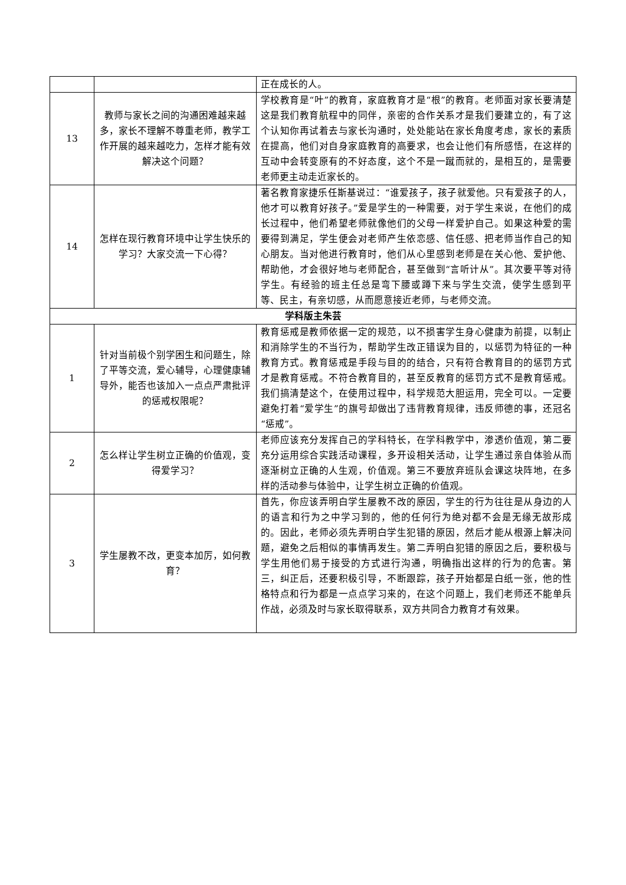| | | 正在成长的人。 |
| 13 | 教师与家长之间的沟通困难越来越多，家长不理解不尊重老师，教学工作开展的越来越吃力，怎样才能有效解决这个问题？ | 学校教育是“叶”的教育，家庭教育才是“根”的教育。老师面对家长要清楚这是我们教育航程中的同伴，亲密的合作关系才是我们要建立的，有了这个认知你再试着去与家长沟通时，处处能站在家长角度考虑，家长的素质在提高，他们对自身家庭教育的高要求，也会让他们有所感悟，在这样的互动中会转变原有的不好态度，这个不是一蹴而就的，是相互的，是需要老师更主动走近家长的。 |
| 14 | 怎样在现行教育环境中让学生快乐的学习？大家交流一下心得？ | 著名教育家捷乐任斯基说过：“谁爱孩子，孩子就爱他。只有爱孩子的人，他才可以教育好孩子。”爱是学生的一种需要，对于学生来说，在他们的成长过程中，他们希望老师就像他们的父母一样爱护自己。如果这种爱的需要得到满足，学生便会对老师产生依恋感、信任感、把老师当作自己的知心朋友。当对他进行教育时，他们从心里感到老师是在关心他、爱护他、帮助他，才会很好地与老师配合，甚至做到“言听计从”。其次要平等对待学生。有经验的班主任总是弯下腰或蹲下来与学生交流，使学生感到平等、民主，有亲切感，从而愿意接近老师，与老师交流。 |
| 学科版主朱芸 | | |
| 1 | 针对当前极个别学困生和问题生，除了平等交流，爱心辅导，心理健康辅导外，能否也该加入一点点严肃批评的惩戒权限呢？ | 教育惩戒是教师依据一定的规范，以不损害学生身心健康为前提，以制止和消除学生的不当行为，帮助学生改正错误为目的，以惩罚为特征的一种教育方式。教育惩戒是手段与目的的结合，只有符合教育目的的惩罚方式才是教育惩戒。不符合教育目的，甚至反教育的惩罚方式不是教育惩戒。我们搞清楚这个，在使用过程中，科学规范大胆运用，完全可以。一定要避免打着“爱学生”的旗号却做出了违背教育规律，违反师德的事，还冠名“惩戒”。 |
| 2 | 怎么样让学生树立正确的价值观，变得爱学习？ | 老师应该充分发挥自己的学科特长，在学科教学中，渗透价值观，第二要充分运用综合实践活动课程，多开设相关活动，让学生通过亲自体验从而逐渐树立正确的人生观，价值观。第三不要放弃班队会课这块阵地，在多样的活动参与体验中，让学生树立正确的价值观。 |
| 3 | 学生屡教不改，更变本加厉，如何教育？ | 首先，你应该弄明白学生屡教不改的原因，学生的行为往往是从身边的人的语言和行为之中学习到的，他的任何行为绝对都不会是无缘无故形成的。因此，老师必须先弄明白学生犯错的原因，然后才能从根源上解决问题，避免之后相似的事情再发生。第二弄明白犯错的原因之后，要积极与学生用他们易于接受的方式进行沟通，明确指出这样的行为的危害。第三，纠正后，还要积极引导，不断跟踪，孩子开始都是白纸一张，他的性格特点和行为都是一点点学习来的，在这个问题上，我们老师还不能单兵作战，必须及时与家长取得联系，双方共同合力教育才有效果。 |